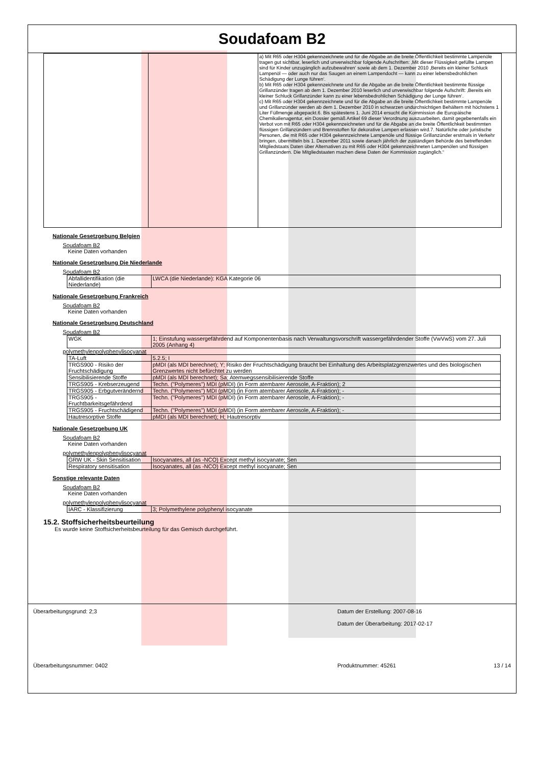Soudafoam B2
| | | a) Mit R65 oder H304 gekennzeichnete und für die Abgabe an die breite Öffentlichkeit bestimmte Lampenöle tragen gut sichtbar, leserlich und unverwischbar folgende Aufschriften: ‚Mit dieser Flüssigkeit gefüllte Lampen sind für Kinder unzugänglich aufzubewahren‘ sowie ab dem 1. Dezember 2010 ‚Bereits ein kleiner Schluck Lampenöl — oder auch nur das Saugen an einem Lampendocht — kann zu einer lebensbedrohlichen Schädigung der Lunge führen‘. b) Mit R65 oder H304 gekennzeichnete und für die Abgabe an die breite Öffentlichkeit bestimmte flüssige Grillanzünder tragen ab dem 1. Dezember 2010 leserlich und unverwischbar folgende Aufschrift: ‚Bereits ein kleiner Schluck Grillanzünder kann zu einer lebensbedrohlichen Schädigung der Lunge führen‘. c) Mit R65 oder H304 gekennzeichnete und für die Abgabe an die breite Öffentlichkeit bestimmte Lampenöle und Grillanzünder werden ab dem 1. Dezember 2010 in schwarzen undurchsichtigen Behältern mit höchstens 1 Liter Füllmenge abgepackt.6. Bis spätestens 1. Juni 2014 ersucht die Kommission die Europäische Chemikalienagentur, ein Dossier gemäß Artikel 69 dieser Verordnung auszuarbeiten, damit gegebenenfalls ein Verbot von mit R65 oder H304 gekennzeichneten und für die Abgabe an die breite Öffentlichkeit bestimmten flüssigen Grillanzündern und Brennstoffen für dekorative Lampen erlassen wird.7. Natürliche oder juristische Personen, die mit R65 oder H304 gekennzeichnete Lampenöle und flüssige Grillanzünder erstmals in Verkehr bringen, übermitteln bis 1. Dezember 2011 sowie danach jährlich der zuständigen Behörde des betreffenden Mitgliedstaats Daten über Alternativen zu mit R65 oder H304 gekennzeichneten Lampenölen und flüssigen Grillanzündern. Die Mitgliedstaaten machen diese Daten der Kommission zugänglich.“ |
Nationale Gesetzgebung Belgien
Soudafoam B2
Keine Daten vorhanden
Nationale Gesetzgebung Die Niederlande
Soudafoam B2
| Abfallidentifikation (die Niederlande) | LWCA (die Niederlande): KGA Kategorie 06 |
Nationale Gesetzgebung Frankreich
Soudafoam B2
Keine Daten vorhanden
Nationale Gesetzgebung Deutschland
Soudafoam B2
| WGK | 1; Einstufung wassergefährdend auf Komponentenbasis nach Verwaltungsvorschrift wassergefährdender Stoffe (VwVwS) vom 27. Juli 2005 (Anhang 4) |
polymethylenpolyphenylisocyanat
| TA-Luft | 5.2.5; I |
| TRGS900 - Risiko der Fruchtschädigung | pMDI (als MDI berechnet); Y; Risiko der Fruchtschädigung braucht bei Einhaltung des Arbeitsplatzgrenzwertes und des biologischen Grenzwertes nicht befürchtet zu werden |
| Sensibilisierende Stoffe | pMDI (als MDI berechnet); Sa; Atemwegssensibilisierende Stoffe |
| TRGS905 - Krebserzeugend | Techn. ("Polymeres") MDI (pMDI) (in Form atembarer Aerosole, A-Fraktion); 2 |
| TRGS905 - Erbgutverändernd | Techn. ("Polymeres") MDI (pMDI) (in Form atembarer Aerosole, A-Fraktion); - |
| TRGS905 - Fruchtbarkeitsgefährdend | Techn. ("Polymeres") MDI (pMDI) (in Form atembarer Aerosole, A-Fraktion); - |
| TRGS905 - Fruchtschädigend | Techn. ("Polymeres") MDI (pMDI) (in Form atembarer Aerosole, A-Fraktion); - |
| Hautresorptive Stoffe | pMDI (als MDI berechnet); H; Hautresorptiv |
Nationale Gesetzgebung UK
Soudafoam B2
Keine Daten vorhanden
polymethylenpolyphenylisocyanat
| GRW UK - Skin Sensitisation | Isocyanates, all (as -NCO) Except methyl isocyanate; Sen |
| Respiratory sensitisation | Isocyanates, all (as -NCO) Except methyl isocyanate; Sen |
Sonstige relevante Daten
Soudafoam B2
Keine Daten vorhanden
polymethylenpolyphenylisocyanat
| IARC - Klassifizierung | 3; Polymethylene polyphenyl isocyanate |
15.2. Stoffsicherheitsbeurteilung
Es wurde keine Stoffsicherheitsbeurteilung für das Gemisch durchgeführt.
Überarbeitungsgrund: 2;3 Datum der Erstellung: 2007-08-16
Datum der Überarbeitung: 2017-02-17
Überarbeitungsnummer: 0402 Produktnummer: 45261 13 / 14